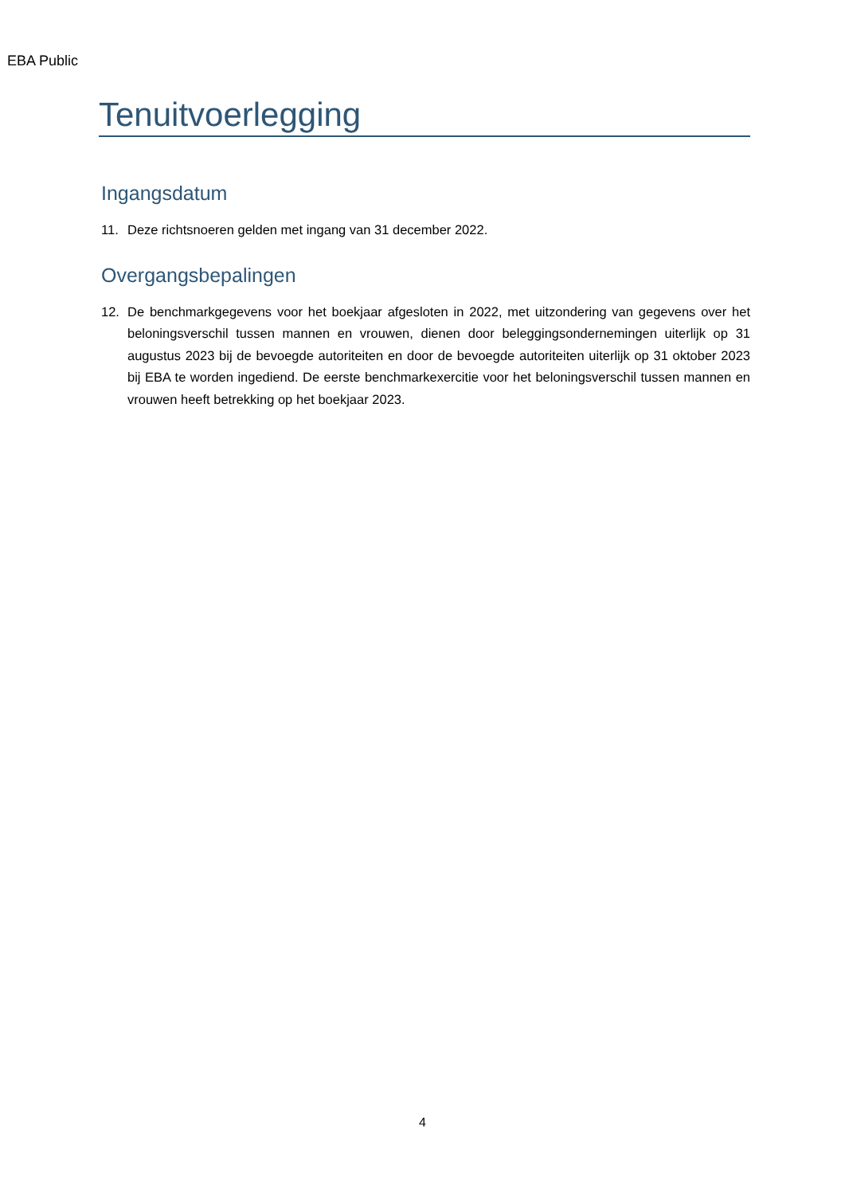EBA Public
Tenuitvoerlegging
Ingangsdatum
11. Deze richtsnoeren gelden met ingang van 31 december 2022.
Overgangsbepalingen
12. De benchmarkgegevens voor het boekjaar afgesloten in 2022, met uitzondering van gegevens over het beloningsverschil tussen mannen en vrouwen, dienen door beleggingsondernemingen uiterlijk op 31 augustus 2023 bij de bevoegde autoriteiten en door de bevoegde autoriteiten uiterlijk op 31 oktober 2023 bij EBA te worden ingediend. De eerste benchmarkexercitie voor het beloningsverschil tussen mannen en vrouwen heeft betrekking op het boekjaar 2023.
4